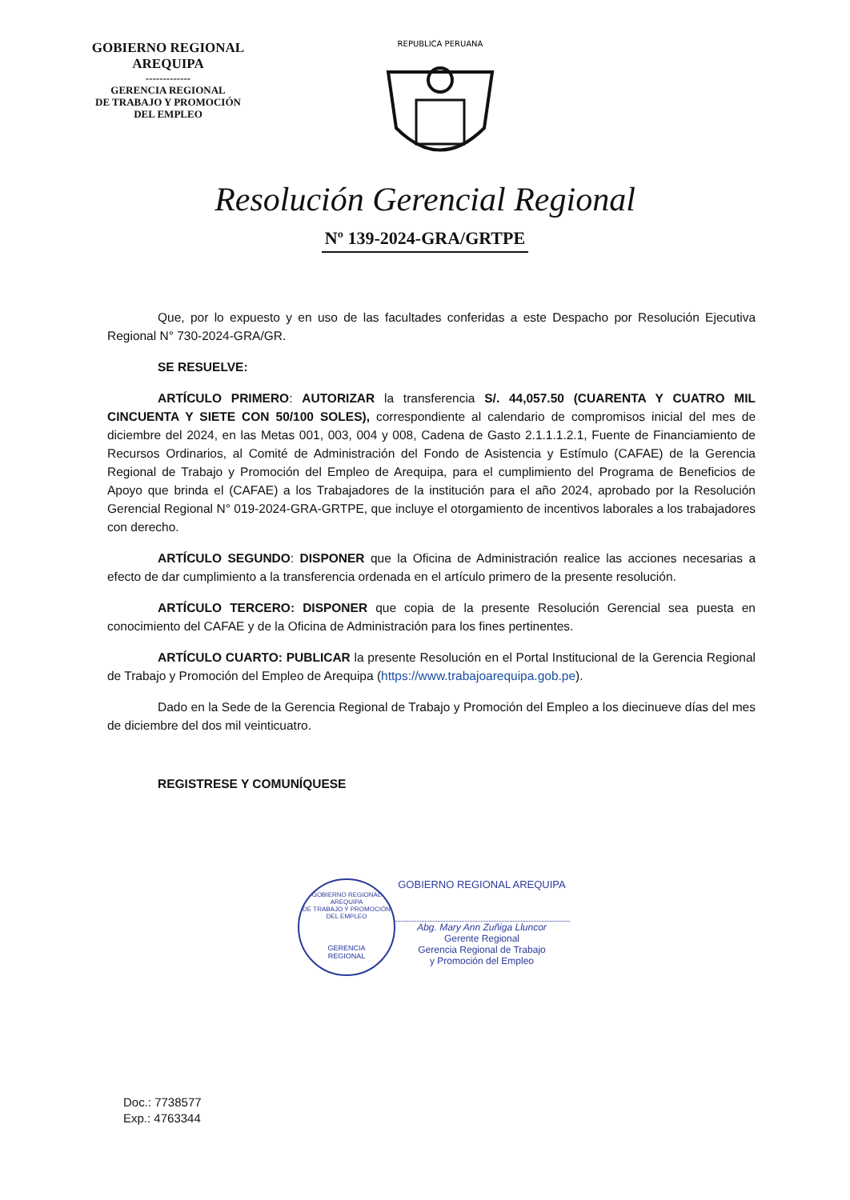GOBIERNO REGIONAL
AREQUIPA
-------------
GERENCIA REGIONAL
DE TRABAJO Y PROMOCIÓN
DEL EMPLEO
REPUBLICA PERUANA
Resolución Gerencial Regional
Nº 139-2024-GRA/GRTPE
Que, por lo expuesto y en uso de las facultades conferidas a este Despacho por Resolución Ejecutiva Regional N° 730-2024-GRA/GR.
SE RESUELVE:
ARTÍCULO PRIMERO: AUTORIZAR la transferencia S/. 44,057.50 (CUARENTA Y CUATRO MIL CINCUENTA Y SIETE CON 50/100 SOLES), correspondiente al calendario de compromisos inicial del mes de diciembre del 2024, en las Metas 001, 003, 004 y 008, Cadena de Gasto 2.1.1.1.2.1, Fuente de Financiamiento de Recursos Ordinarios, al Comité de Administración del Fondo de Asistencia y Estímulo (CAFAE) de la Gerencia Regional de Trabajo y Promoción del Empleo de Arequipa, para el cumplimiento del Programa de Beneficios de Apoyo que brinda el (CAFAE) a los Trabajadores de la institución para el año 2024, aprobado por la Resolución Gerencial Regional N° 019-2024-GRA-GRTPE, que incluye el otorgamiento de incentivos laborales a los trabajadores con derecho.
ARTÍCULO SEGUNDO: DISPONER que la Oficina de Administración realice las acciones necesarias a efecto de dar cumplimiento a la transferencia ordenada en el artículo primero de la presente resolución.
ARTÍCULO TERCERO: DISPONER que copia de la presente Resolución Gerencial sea puesta en conocimiento del CAFAE y de la Oficina de Administración para los fines pertinentes.
ARTÍCULO CUARTO: PUBLICAR la presente Resolución en el Portal Institucional de la Gerencia Regional de Trabajo y Promoción del Empleo de Arequipa (https://www.trabajoarequipa.gob.pe).
Dado en la Sede de la Gerencia Regional de Trabajo y Promoción del Empleo a los diecinueve días del mes de diciembre del dos mil veinticuatro.
REGISTRESE Y COMUNÍQUESE
GOBIERNO REGIONAL AREQUIPA
DE TRABAJO Y PROMOCIÓN DEL EMPLEO
GERENCIA
REGIONAL
GOBIERNO REGIONAL AREQUIPA
Abg. Mary Ann Zuñiga Lluncor
Gerente Regional
Gerencia Regional de Trabajo
y Promoción del Empleo
Doc.: 7738577
Exp.: 4763344